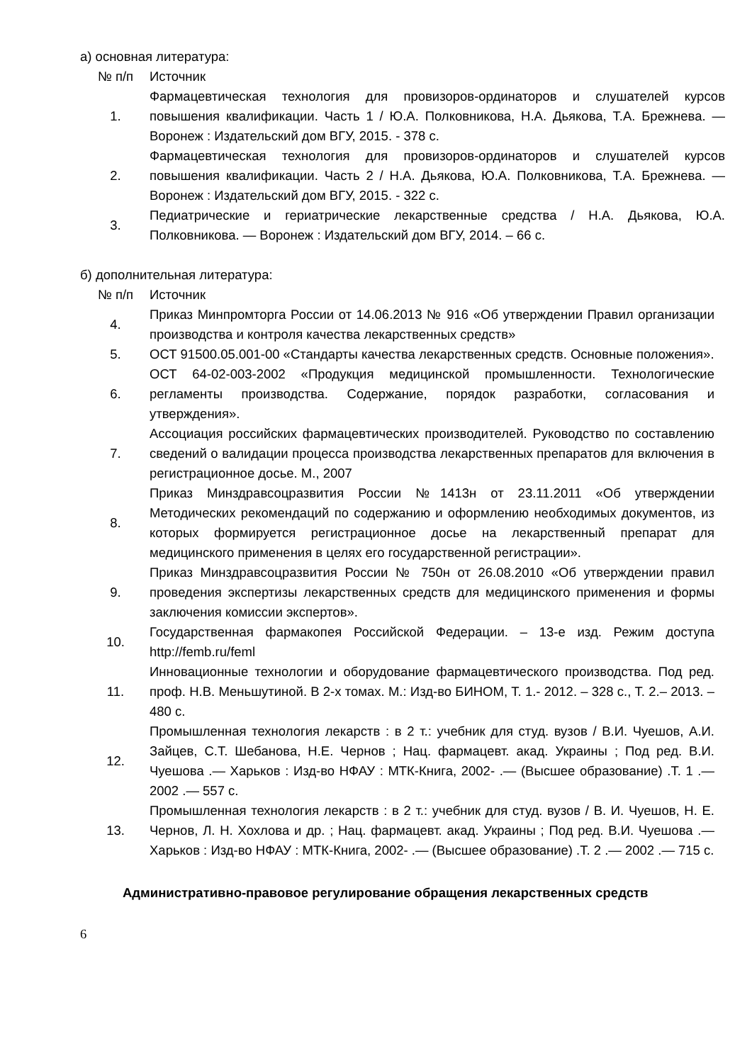а) основная литература:
| № п/п | Источник |
| 1. | Фармацевтическая технология для провизоров-ординаторов и слушателей курсов повышения квалификации. Часть 1 / Ю.А. Полковникова, Н.А. Дьякова, Т.А. Брежнева. — Воронеж : Издательский дом ВГУ, 2015. - 378 с. |
| 2. | Фармацевтическая технология для провизоров-ординаторов и слушателей курсов повышения квалификации. Часть 2 / Н.А. Дьякова, Ю.А. Полковникова, Т.А. Брежнева. — Воронеж : Издательский дом ВГУ, 2015. - 322 с. |
| 3. | Педиатрические и гериатрические лекарственные средства / Н.А. Дьякова, Ю.А. Полковникова. — Воронеж : Издательский дом ВГУ, 2014. – 66 с. |
б) дополнительная литература:
| № п/п | Источник |
| 4. | Приказ Минпромторга России от 14.06.2013 № 916 «Об утверждении Правил организации производства и контроля качества лекарственных средств» |
| 5. | ОСТ 91500.05.001-00 «Стандарты качества лекарственных средств. Основные положения». |
| 6. | ОСТ 64-02-003-2002 «Продукция медицинской промышленности. Технологические регламенты производства. Содержание, порядок разработки, согласования и утверждения». |
| 7. | Ассоциация российских фармацевтических производителей. Руководство по составлению сведений о валидации процесса производства лекарственных препаратов для включения в регистрационное досье. М., 2007 |
| 8. | Приказ Минздравсоцразвития России №1413н от 23.11.2011 «Об утверждении Методических рекомендаций по содержанию и оформлению необходимых документов, из которых формируется регистрационное досье на лекарственный препарат для медицинского применения в целях его государственной регистрации». |
| 9. | Приказ Минздравсоцразвития России № 750н от 26.08.2010 «Об утверждении правил проведения экспертизы лекарственных средств для медицинского применения и формы заключения комиссии экспертов». |
| 10. | Государственная фармакопея Российской Федерации. – 13-е изд. Режим доступа http://femb.ru/feml |
| 11. | Инновационные технологии и оборудование фармацевтического производства. Под ред. проф. Н.В. Меньшутиной. В 2-х томах. М.: Изд-во БИНОМ, Т. 1.- 2012. – 328 с., Т. 2.– 2013. – 480 с. |
| 12. | Промышленная технология лекарств : в 2 т.: учебник для студ. вузов / В.И. Чуешов, А.И. Зайцев, С.Т. Шебанова, Н.Е. Чернов ; Нац. фармацевт. акад. Украины ; Под ред. В.И. Чуешова .— Харьков : Изд-во НФАУ : МТК-Книга, 2002- .— (Высшее образование) .Т. 1 .— 2002 .— 557 с. |
| 13. | Промышленная технология лекарств : в 2 т.: учебник для студ. вузов / В. И. Чуешов, Н. Е. Чернов, Л. Н. Хохлова и др. ; Нац. фармацевт. акад. Украины ; Под ред. В.И. Чуешова .— Харьков : Изд-во НФАУ : МТК-Книга, 2002- .— (Высшее образование) .Т. 2 .— 2002 .— 715 с. |
Административно-правовое регулирование обращения лекарственных средств
6